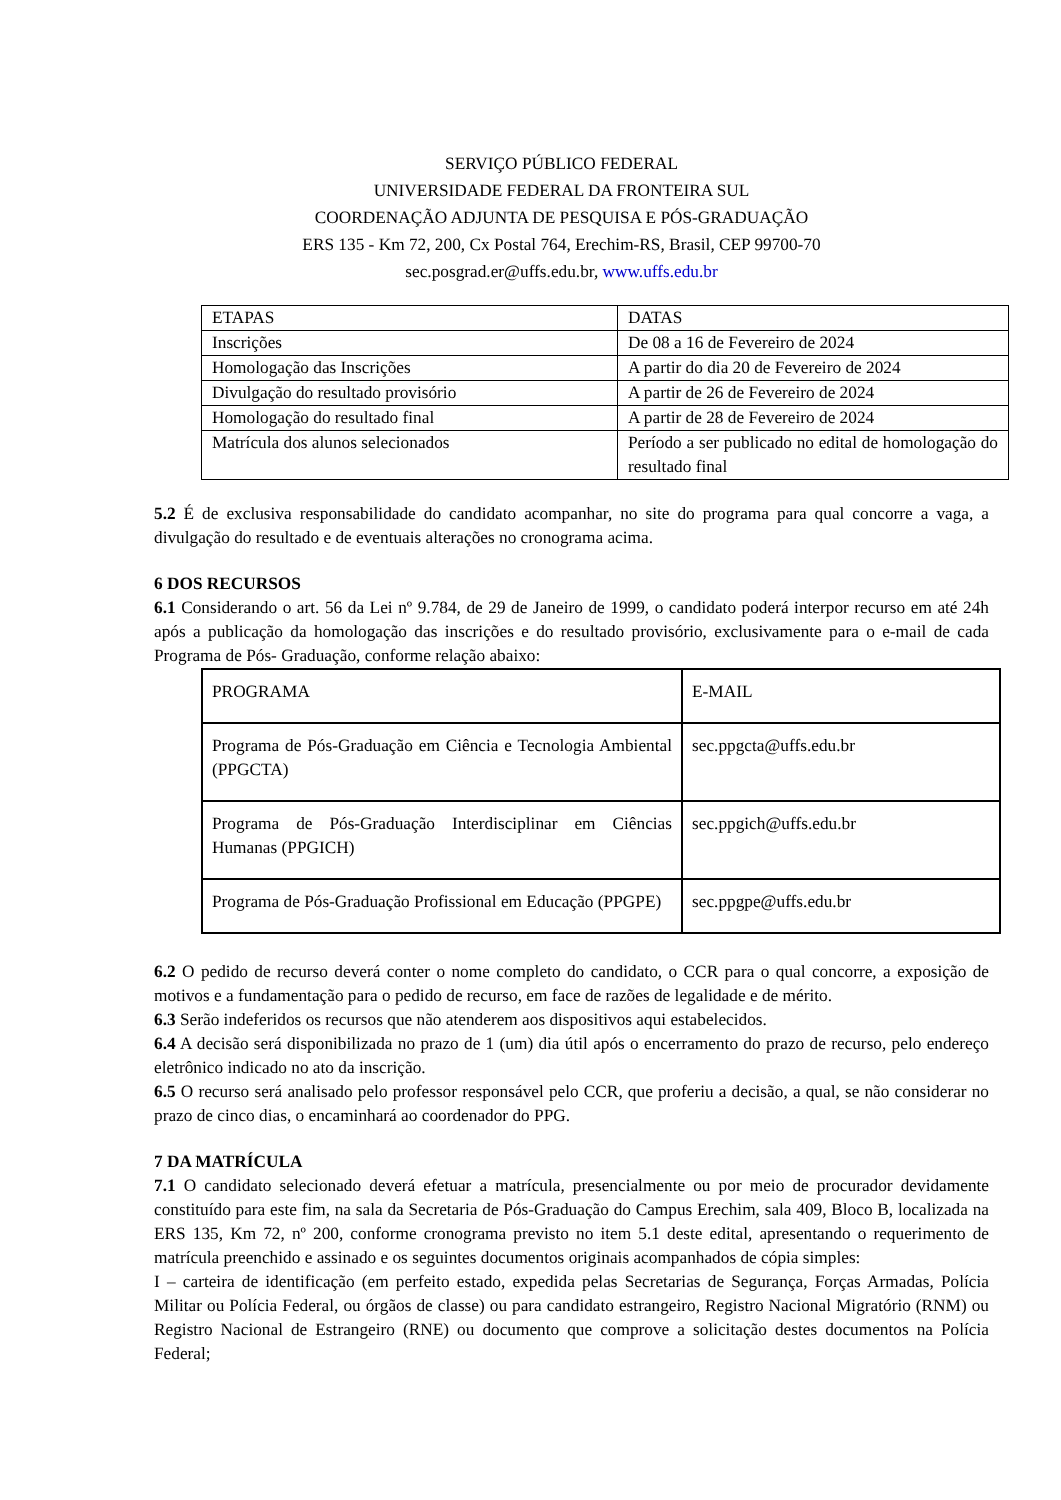SERVIÇO PÚBLICO FEDERAL
UNIVERSIDADE FEDERAL DA FRONTEIRA SUL
COORDENAÇÃO ADJUNTA DE PESQUISA E PÓS-GRADUAÇÃO
ERS 135 - Km 72, 200, Cx Postal 764, Erechim-RS, Brasil, CEP 99700-70
sec.posgrad.er@uffs.edu.br, www.uffs.edu.br
| ETAPAS | DATAS |
| Inscrições | De 08 a 16 de Fevereiro de 2024 |
| Homologação das Inscrições | A partir do dia 20 de Fevereiro de 2024 |
| Divulgação do resultado provisório | A partir de 26 de Fevereiro de 2024 |
| Homologação do resultado final | A partir de 28 de Fevereiro de 2024 |
| Matrícula dos alunos selecionados | Período a ser publicado no edital de homologação do resultado final |
5.2 É de exclusiva responsabilidade do candidato acompanhar, no site do programa para qual concorre a vaga, a divulgação do resultado e de eventuais alterações no cronograma acima.
6 DOS RECURSOS
6.1 Considerando o art. 56 da Lei nº 9.784, de 29 de Janeiro de 1999, o candidato poderá interpor recurso em até 24h após a publicação da homologação das inscrições e do resultado provisório, exclusivamente para o e-mail de cada Programa de Pós- Graduação, conforme relação abaixo:
| PROGRAMA | E-MAIL |
| Programa de Pós-Graduação em Ciência e Tecnologia Ambiental (PPGCTA) | sec.ppgcta@uffs.edu.br |
| Programa de Pós-Graduação Interdisciplinar em Ciências Humanas (PPGICH) | sec.ppgich@uffs.edu.br |
| Programa de Pós-Graduação Profissional em Educação (PPGPE) | sec.ppgpe@uffs.edu.br |
6.2 O pedido de recurso deverá conter o nome completo do candidato, o CCR para o qual concorre, a exposição de motivos e a fundamentação para o pedido de recurso, em face de razões de legalidade e de mérito.
6.3 Serão indeferidos os recursos que não atenderem aos dispositivos aqui estabelecidos.
6.4 A decisão será disponibilizada no prazo de 1 (um) dia útil após o encerramento do prazo de recurso, pelo endereço eletrônico indicado no ato da inscrição.
6.5 O recurso será analisado pelo professor responsável pelo CCR, que proferiu a decisão, a qual, se não considerar no prazo de cinco dias, o encaminhará ao coordenador do PPG.
7 DA MATRÍCULA
7.1 O candidato selecionado deverá efetuar a matrícula, presencialmente ou por meio de procurador devidamente constituído para este fim, na sala da Secretaria de Pós-Graduação do Campus Erechim, sala 409, Bloco B, localizada na ERS 135, Km 72, nº 200, conforme cronograma previsto no item 5.1 deste edital, apresentando o requerimento de matrícula preenchido e assinado e os seguintes documentos originais acompanhados de cópia simples:
I – carteira de identificação (em perfeito estado, expedida pelas Secretarias de Segurança, Forças Armadas, Polícia Militar ou Polícia Federal, ou órgãos de classe) ou para candidato estrangeiro, Registro Nacional Migratório (RNM) ou Registro Nacional de Estrangeiro (RNE) ou documento que comprove a solicitação destes documentos na Polícia Federal;